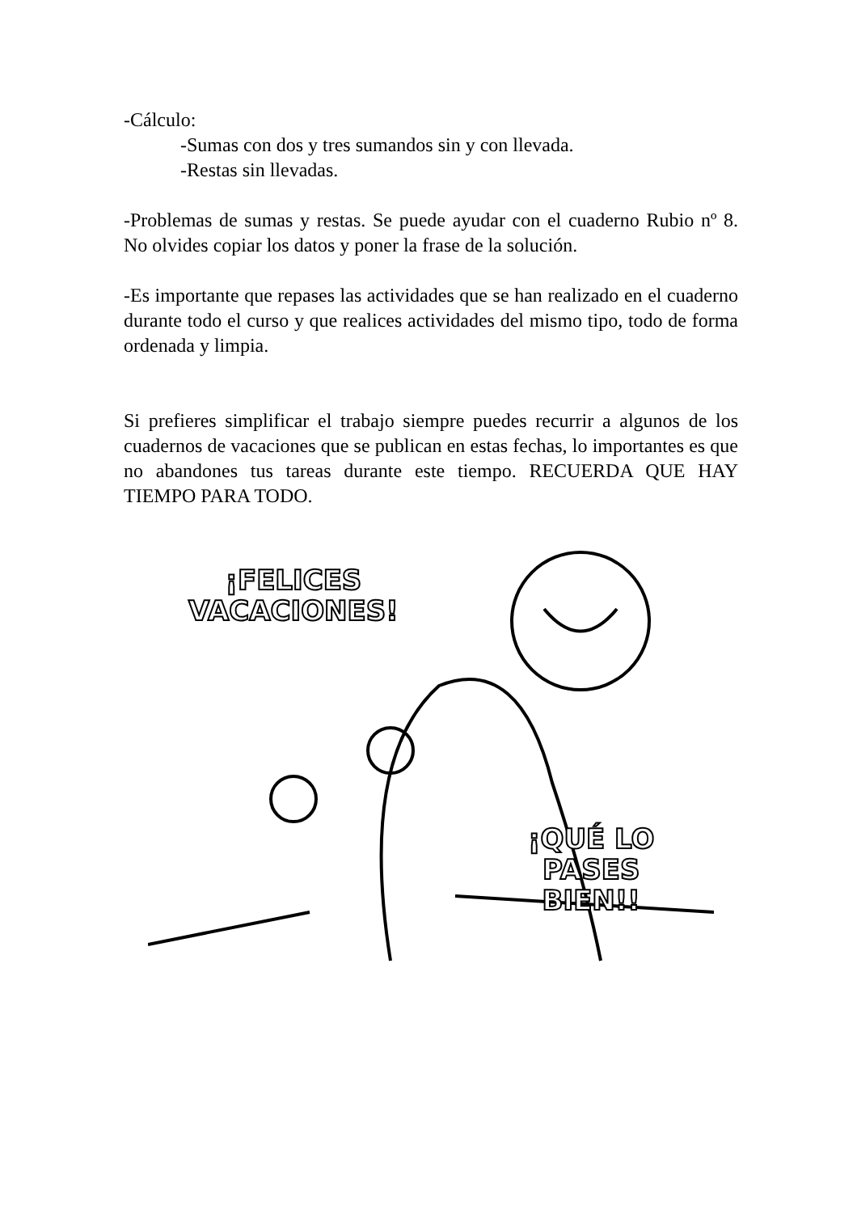-Cálculo:
-Sumas con dos y tres sumandos sin y con llevada.
-Restas sin llevadas.
-Problemas de sumas y restas. Se puede ayudar con el cuaderno Rubio nº 8. No olvides copiar los datos y poner la frase de la solución.
-Es importante que repases las actividades que se han realizado en el cuaderno durante todo el curso y que realices actividades del mismo tipo, todo de forma ordenada y limpia.
Si prefieres simplificar el trabajo siempre puedes recurrir a algunos de los cuadernos de vacaciones que se publican en estas fechas, lo importantes es que no abandones tus tareas durante este tiempo. RECUERDA QUE HAY TIEMPO PARA TODO.
¡FELICES
VACACIONES!
¡QUÉ LO
PASES
BIEN!!